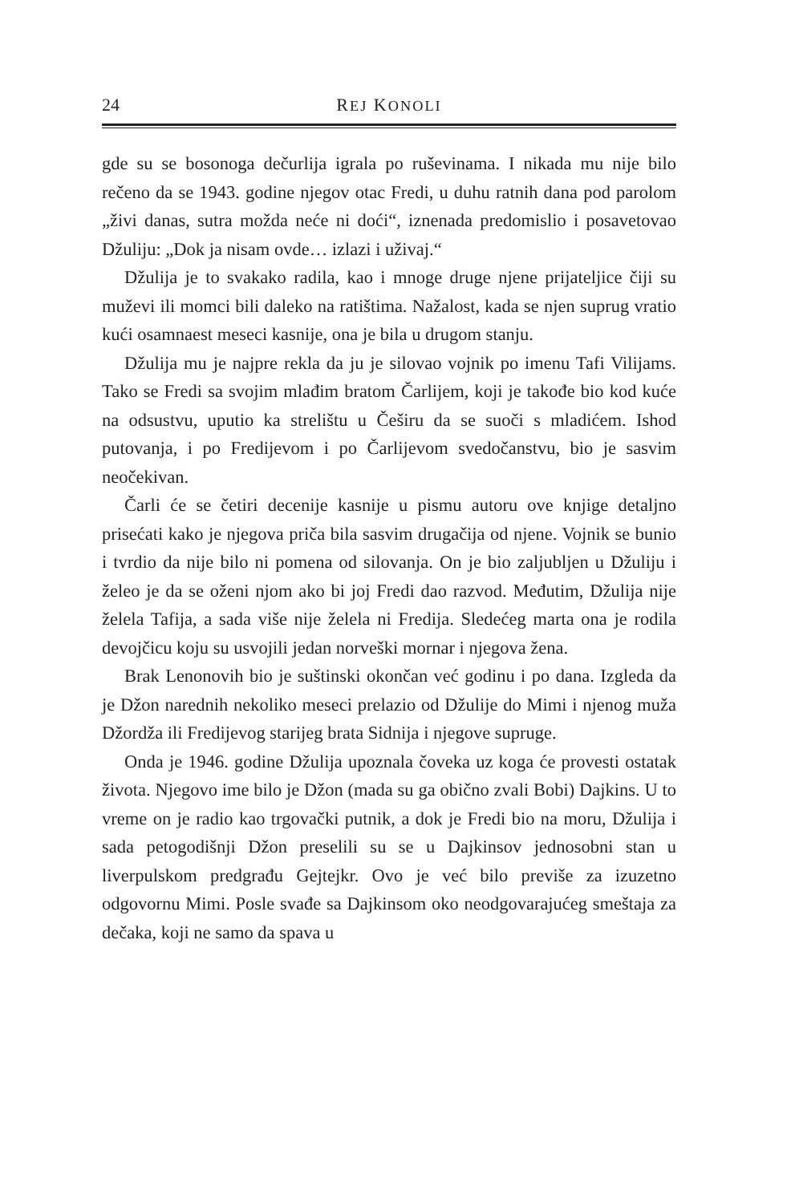24 REJ KONOLI
gde su se bosonoga dečurlija igrala po ruševinama. I nikada mu nije bilo rečeno da se 1943. godine njegov otac Fredi, u duhu ratnih dana pod parolom „živi danas, sutra možda neće ni doći“, iznenada predomislio i posavetovao Džuliju: „Dok ja nisam ovde… izlazi i uživaj.“
Džulija je to svakako radila, kao i mnoge druge njene prijateljice čiji su muževi ili momci bili daleko na ratištima. Nažalost, kada se njen suprug vratio kući osamnaest meseci kasnije, ona je bila u drugom stanju.
Džulija mu je najpre rekla da ju je silovao vojnik po imenu Tafi Vilijams. Tako se Fredi sa svojim mlađim bratom Čarlijem, koji je takođe bio kod kuće na odsustvu, uputio ka strelištu u Češiru da se suoči s mladićem. Ishod putovanja, i po Fredijevom i po Čarlijevom svedočanstvu, bio je sasvim neočekivan.
Čarli će se četiri decenije kasnije u pismu autoru ove knjige detaljno prisećati kako je njegova priča bila sasvim drugačija od njene. Vojnik se bunio i tvrdio da nije bilo ni pomena od silovanja. On je bio zaljubljen u Džuliju i želeo je da se oženi njom ako bi joj Fredi dao razvod. Međutim, Džulija nije želela Tafija, a sada više nije želela ni Fredija. Sledećeg marta ona je rodila devojčicu koju su usvojili jedan norveški mornar i njegova žena.
Brak Lenonovih bio je suštinski okončan već godinu i po dana. Izgleda da je Džon narednih nekoliko meseci prelazio od Džulije do Mimi i njenog muža Džordža ili Fredijevog starijeg brata Sidnija i njegove supruge.
Onda je 1946. godine Džulija upoznala čoveka uz koga će provesti ostatak života. Njegovo ime bilo je Džon (mada su ga obično zvali Bobi) Dajkins. U to vreme on je radio kao trgovački putnik, a dok je Fredi bio na moru, Džulija i sada petogodišnji Džon preselili su se u Dajkinsov jednosobni stan u liverpulskom predgrađu Gejtejkr. Ovo je već bilo previše za izuzetno odgovornu Mimi. Posle svađe sa Dajkinsom oko neodgovarajućeg smeštaja za dečaka, koji ne samo da spava u